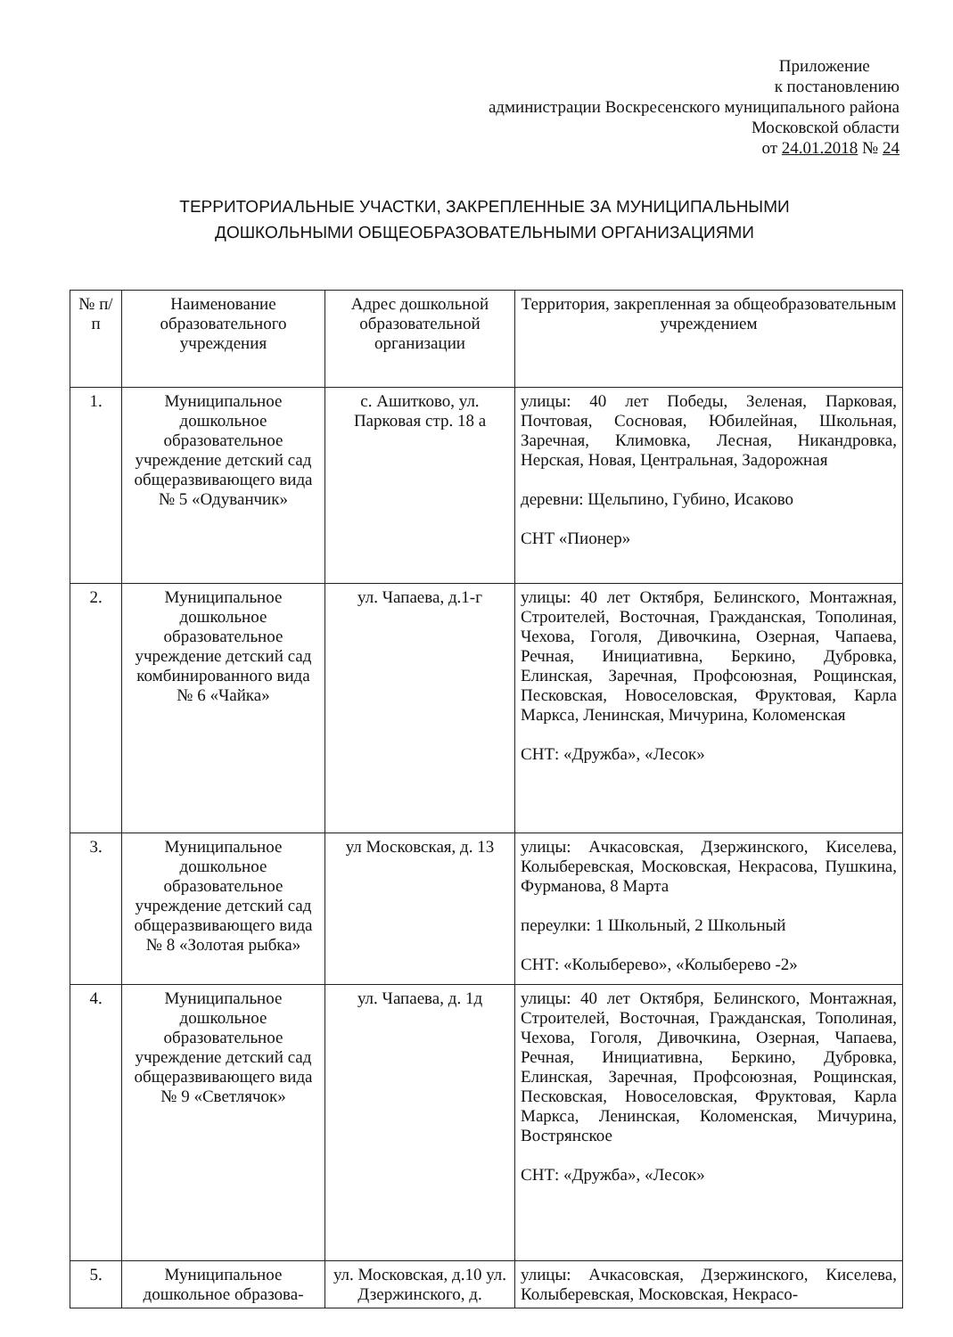Приложение
к постановлению
администрации Воскресенского муниципального района
Московской области
от 24.01.2018 № 24
ТЕРРИТОРИАЛЬНЫЕ УЧАСТКИ, ЗАКРЕПЛЕННЫЕ ЗА МУНИЦИПАЛЬНЫМИ
ДОШКОЛЬНЫМИ ОБЩЕОБРАЗОВАТЕЛЬНЫМИ ОРГАНИЗАЦИЯМИ
| № п/п | Наименование образовательного учреждения | Адрес дошкольной образовательной организации | Территория, закрепленная за общеобразовательным учреждением |
| --- | --- | --- | --- |
| 1. | Муниципальное дошкольное образовательное учреждение детский сад общеразвивающего вида № 5 «Одуванчик» | с. Ашитково, ул. Парковая стр. 18 а | улицы: 40 лет Победы, Зеленая, Парковая, Почтовая, Сосновая, Юбилейная, Школьная, Заречная, Климовка, Лесная, Никандровка, Нерская, Новая, Центральная, Задорожная деревни: Щельпино, Губино, Исаково СНТ «Пионер» |
| 2. | Муниципальное дошкольное образовательное учреждение детский сад комбинированного вида № 6 «Чайка» | ул. Чапаева, д.1-г | улицы: 40 лет Октября, Белинского, Монтажная, Строителей, Восточная, Гражданская, Тополиная, Чехова, Гоголя, Дивочкина, Озерная, Чапаева, Речная, Инициативна, Беркино, Дубровка, Елинская, Заречная, Профсоюзная, Рощинская, Песковская, Новоселовская, Фруктовая, Карла Маркса, Ленинская, Мичурина, Коломенская СНТ: «Дружба», «Лесок» |
| 3. | Муниципальное дошкольное образовательное учреждение детский сад общеразвивающего вида № 8 «Золотая рыбка» | ул Московская, д. 13 | улицы: Ачкасовская, Дзержинского, Киселева, Колыберевская, Московская, Некрасова, Пушкина, Фурманова, 8 Марта переулки: 1 Школьный, 2 Школьный СНТ: «Колыберево», «Колыберево -2» |
| 4. | Муниципальное дошкольное образовательное учреждение детский сад общеразвивающего вида № 9 «Светлячок» | ул. Чапаева, д. 1д | улицы: 40 лет Октября, Белинского, Монтажная, Строителей, Восточная, Гражданская, Тополиная, Чехова, Гоголя, Дивочкина, Озерная, Чапаева, Речная, Инициативна, Беркино, Дубровка, Елинская, Заречная, Профсоюзная, Рощинская, Песковская, Новоселовская, Фруктовая, Карла Маркса, Ленинская, Коломенская, Мичурина, Вострянское СНТ: «Дружба», «Лесок» |
| 5. | Муниципальное дошкольное образова- | ул. Московская, д.10 ул. Дзержинского, д. | улицы: Ачкасовская, Дзержинского, Киселева, Колыберевская, Московская, Некрасо- |